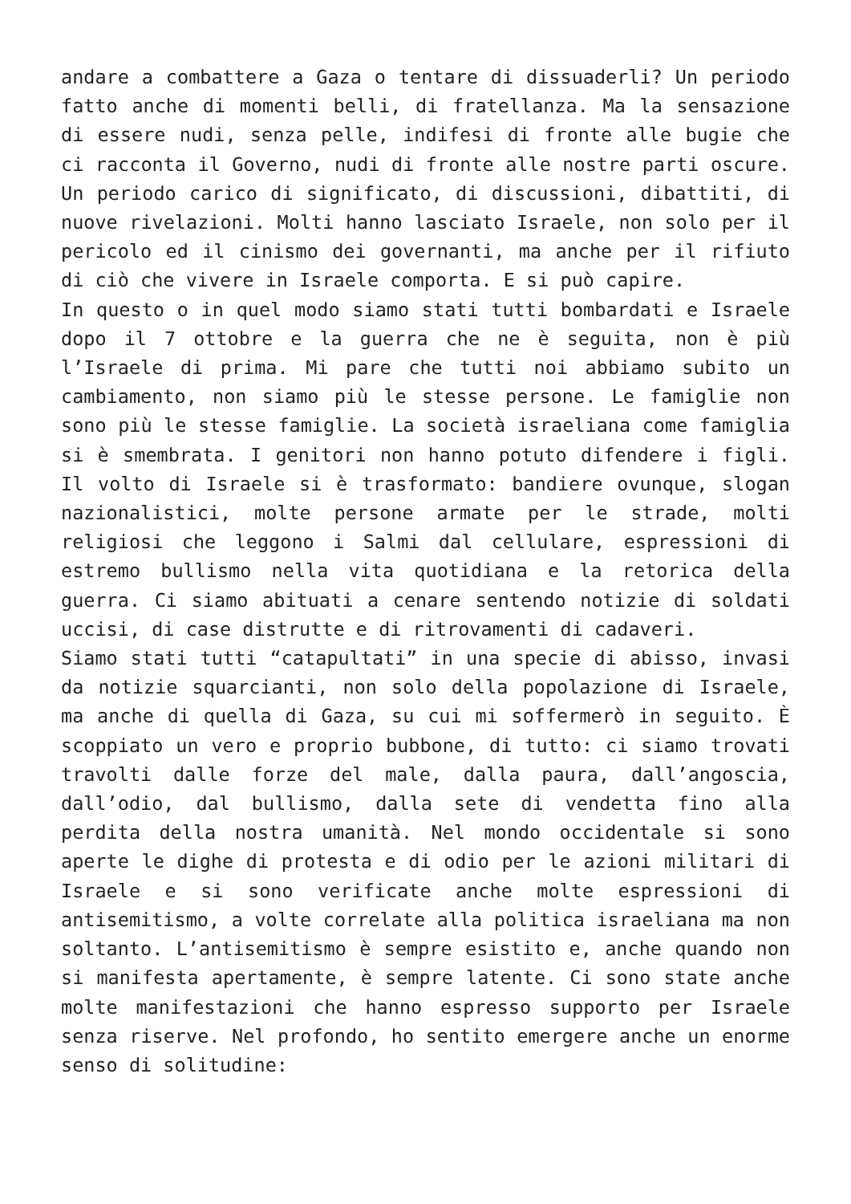andare a combattere a Gaza o tentare di dissuaderli? Un periodo fatto anche di momenti belli, di fratellanza. Ma la sensazione di essere nudi, senza pelle, indifesi di fronte alle bugie che ci racconta il Governo, nudi di fronte alle nostre parti oscure. Un periodo carico di significato, di discussioni, dibattiti, di nuove rivelazioni. Molti hanno lasciato Israele, non solo per il pericolo ed il cinismo dei governanti, ma anche per il rifiuto di ciò che vivere in Israele comporta. E si può capire.
In questo o in quel modo siamo stati tutti bombardati e Israele dopo il 7 ottobre e la guerra che ne è seguita, non è più l’Israele di prima. Mi pare che tutti noi abbiamo subito un cambiamento, non siamo più le stesse persone. Le famiglie non sono più le stesse famiglie. La società israeliana come famiglia si è smembrata. I genitori non hanno potuto difendere i figli. Il volto di Israele si è trasformato: bandiere ovunque, slogan nazionalistici, molte persone armate per le strade, molti religiosi che leggono i Salmi dal cellulare, espressioni di estremo bullismo nella vita quotidiana e la retorica della guerra. Ci siamo abituati a cenare sentendo notizie di soldati uccisi, di case distrutte e di ritrovamenti di cadaveri.
Siamo stati tutti “catapultati” in una specie di abisso, invasi da notizie squarcianti, non solo della popolazione di Israele, ma anche di quella di Gaza, su cui mi soffermerò in seguito. È scoppiato un vero e proprio bubbone, di tutto: ci siamo trovati travolti dalle forze del male, dalla paura, dall’angoscia, dall’odio, dal bullismo, dalla sete di vendetta fino alla perdita della nostra umanità. Nel mondo occidentale si sono aperte le dighe di protesta e di odio per le azioni militari di Israele e si sono verificate anche molte espressioni di antisemitismo, a volte correlate alla politica israeliana ma non soltanto. L’antisemitismo è sempre esistito e, anche quando non si manifesta apertamente, è sempre latente. Ci sono state anche molte manifestazioni che hanno espresso supporto per Israele senza riserve. Nel profondo, ho sentito emergere anche un enorme senso di solitudine: